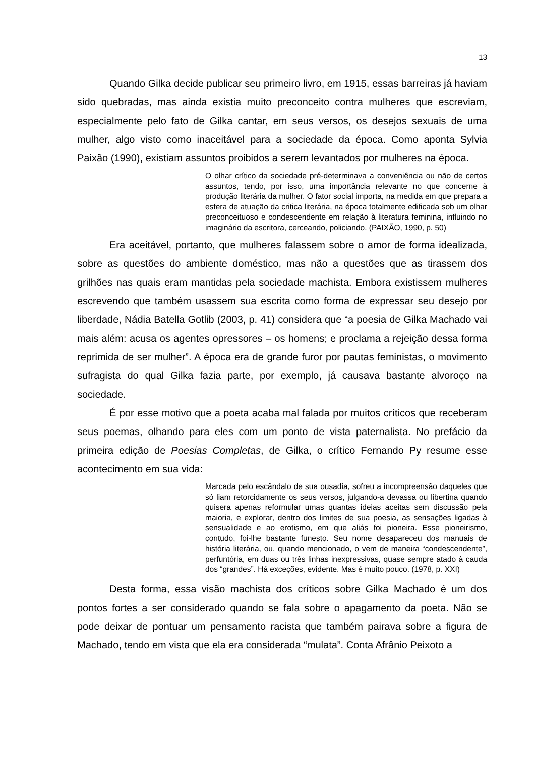13
Quando Gilka decide publicar seu primeiro livro, em 1915, essas barreiras já haviam sido quebradas, mas ainda existia muito preconceito contra mulheres que escreviam, especialmente pelo fato de Gilka cantar, em seus versos, os desejos sexuais de uma mulher, algo visto como inaceitável para a sociedade da época. Como aponta Sylvia Paixão (1990), existiam assuntos proibidos a serem levantados por mulheres na época.
O olhar crítico da sociedade pré-determinava a conveniência ou não de certos assuntos, tendo, por isso, uma importância relevante no que concerne à produção literária da mulher. O fator social importa, na medida em que prepara a esfera de atuação da critica literária, na época totalmente edificada sob um olhar preconceituoso e condescendente em relação à literatura feminina, influindo no imaginário da escritora, cerceando, policiando. (PAIXÃO, 1990, p. 50)
Era aceitável, portanto, que mulheres falassem sobre o amor de forma idealizada, sobre as questões do ambiente doméstico, mas não a questões que as tirassem dos grilhões nas quais eram mantidas pela sociedade machista. Embora existissem mulheres escrevendo que também usassem sua escrita como forma de expressar seu desejo por liberdade, Nádia Batella Gotlib (2003, p. 41) considera que “a poesia de Gilka Machado vai mais além: acusa os agentes opressores – os homens; e proclama a rejeição dessa forma reprimida de ser mulher”. A época era de grande furor por pautas feministas, o movimento sufragista do qual Gilka fazia parte, por exemplo, já causava bastante alvoroço na sociedade.
É por esse motivo que a poeta acaba mal falada por muitos críticos que receberam seus poemas, olhando para eles com um ponto de vista paternalista. No prefácio da primeira edição de Poesias Completas, de Gilka, o crítico Fernando Py resume esse acontecimento em sua vida:
Marcada pelo escândalo de sua ousadia, sofreu a incompreensão daqueles que só liam retorcidamente os seus versos, julgando-a devassa ou libertina quando quisera apenas reformular umas quantas ideias aceitas sem discussão pela maioria, e explorar, dentro dos limites de sua poesia, as sensações ligadas à sensualidade e ao erotismo, em que aliás foi pioneira. Esse pioneirismo, contudo, foi-lhe bastante funesto. Seu nome desapareceu dos manuais de história literária, ou, quando mencionado, o vem de maneira “condescendente”, perfuntória, em duas ou três linhas inexpressivas, quase sempre atado à cauda dos “grandes”. Há exceções, evidente. Mas é muito pouco. (1978, p. XXI)
Desta forma, essa visão machista dos críticos sobre Gilka Machado é um dos pontos fortes a ser considerado quando se fala sobre o apagamento da poeta. Não se pode deixar de pontuar um pensamento racista que também pairava sobre a figura de Machado, tendo em vista que ela era considerada “mulata”. Conta Afrânio Peixoto a